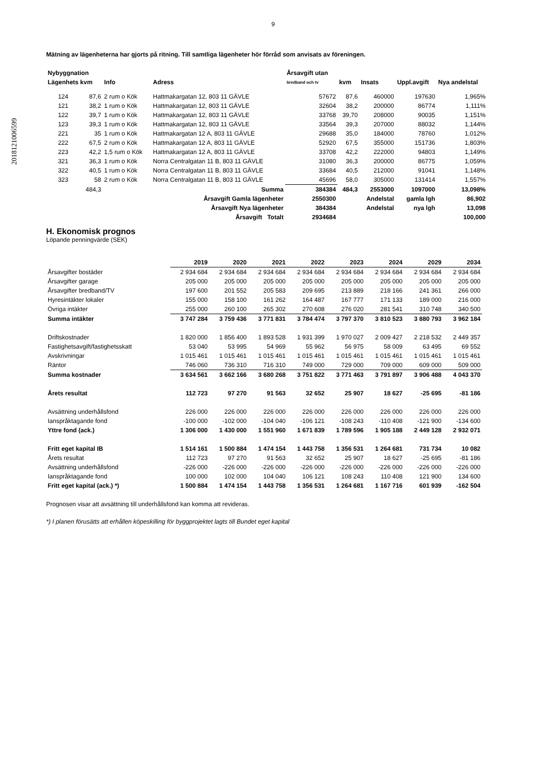9
2018121006599
Mätning av lägenheterna har gjorts på ritning. Till samtliga lägenheter hör förråd som anvisats av föreningen.
| Nybyggnation | | | | Årsavgift utan | | | | |
| --- | --- | --- | --- | --- | --- | --- | --- | --- |
| Lägenhets kvm | | Info | Adress | bredband och tv | kvm | Insats | Uppl.avgift | Nya andelstal |
| 124 | 87,6 | 2 rum o Kök | Hattmakargatan 12, 803 11 GÄVLE | 57672 | 87,6 | 460000 | 197630 | 1,965% |
| 121 | 38,2 | 1 rum o Kök | Hattmakargatan 12, 803 11 GÄVLE | 32604 | 38,2 | 200000 | 86774 | 1,111% |
| 122 | 39,7 | 1 rum o Kök | Hattmakargatan 12, 803 11 GÄVLE | 33768 | 39,70 | 208000 | 90035 | 1,151% |
| 123 | 39,3 | 1 rum o Kök | Hattmakargatan 12, 803 11 GÄVLE | 33564 | 39,3 | 207000 | 88032 | 1,144% |
| 221 | 35 | 1 rum o Kök | Hattmakargatan 12 A, 803 11 GÄVLE | 29688 | 35,0 | 184000 | 78760 | 1,012% |
| 222 | 67,5 | 2 rum o Kök | Hattmakargatan 12 A, 803 11 GÄVLE | 52920 | 67,5 | 355000 | 151736 | 1,803% |
| 223 | 42,2 | 1,5 rum o Kök | Hattmakargatan 12 A, 803 11 GÄVLE | 33708 | 42,2 | 222000 | 94803 | 1,149% |
| 321 | 36,3 | 1 rum o Kök | Norra Centralgatan 11 B, 803 11 GÄVLE | 31080 | 36,3 | 200000 | 86775 | 1,059% |
| 322 | 40,5 | 1 rum o Kök | Norra Centralgatan 11 B, 803 11 GÄVLE | 33684 | 40,5 | 212000 | 91041 | 1,148% |
| 323 | 58 | 2 rum o Kök | Norra Centralgatan 11 B, 803 11 GÄVLE | 45696 | 58,0 | 305000 | 131414 | 1,557% |
| | 484,3 | | Summa | 384384 | 484,3 | 2553000 | 1097000 | 13,098% |
| Årsavgift Gamla lägenheter | | | | 2550300 | | Andelstal | gamla lgh | 86,902 |
| Årsavgift Nya lägenheter | | | | 384384 | | Andelstal | nya lgh | 13,098 |
| Årsavgift Totalt | | | | 2934684 | | | | 100,000 |
H. Ekonomisk prognos
Löpande penningvärde (SEK)
| | 2019 | 2020 | 2021 | 2022 | 2023 | 2024 | 2029 | 2034 |
| Årsavgifter bostäder | 2 934 684 | 2 934 684 | 2 934 684 | 2 934 684 | 2 934 684 | 2 934 684 | 2 934 684 | 2 934 684 |
| Årsavgifter garage | 205 000 | 205 000 | 205 000 | 205 000 | 205 000 | 205 000 | 205 000 | 205 000 |
| Årsavgifter bredband/TV | 197 600 | 201 552 | 205 583 | 209 695 | 213 889 | 218 166 | 241 361 | 266 000 |
| Hyresintäkter lokaler | 155 000 | 158 100 | 161 262 | 164 487 | 167 777 | 171 133 | 189 000 | 216 000 |
| Övriga intäkter | 255 000 | 260 100 | 265 302 | 270 608 | 276 020 | 281 541 | 310 748 | 340 500 |
| Summa intäkter | 3 747 284 | 3 759 436 | 3 771 831 | 3 784 474 | 3 797 370 | 3 810 523 | 3 880 793 | 3 962 184 |
| Driftskostnader | 1 820 000 | 1 856 400 | 1 893 528 | 1 931 399 | 1 970 027 | 2 009 427 | 2 218 532 | 2 449 357 |
| Fastighetsavgift/fastighetsskatt | 53 040 | 53 995 | 54 969 | 55 962 | 56 975 | 58 009 | 63 495 | 69 552 |
| Avskrivningar | 1 015 461 | 1 015 461 | 1 015 461 | 1 015 461 | 1 015 461 | 1 015 461 | 1 015 461 | 1 015 461 |
| Räntor | 746 060 | 736 310 | 716 310 | 749 000 | 729 000 | 709 000 | 609 000 | 509 000 |
| Summa kostnader | 3 634 561 | 3 662 166 | 3 680 268 | 3 751 822 | 3 771 463 | 3 791 897 | 3 906 488 | 4 043 370 |
| Årets resultat | 112 723 | 97 270 | 91 563 | 32 652 | 25 907 | 18 627 | -25 695 | -81 186 |
| Avsättning underhållsfond | 226 000 | 226 000 | 226 000 | 226 000 | 226 000 | 226 000 | 226 000 | 226 000 |
| Ianspråktagande fond | -100 000 | -102 000 | -104 040 | -106 121 | -108 243 | -110 408 | -121 900 | -134 600 |
| Yttre fond (ack.) | 1 306 000 | 1 430 000 | 1 551 960 | 1 671 839 | 1 789 596 | 1 905 188 | 2 449 128 | 2 932 071 |
| Fritt eget kapital IB | 1 514 161 | 1 500 884 | 1 474 154 | 1 443 758 | 1 356 531 | 1 264 681 | 731 734 | 10 082 |
| Årets resultat | 112 723 | 97 270 | 91 563 | 32 652 | 25 907 | 18 627 | -25 695 | -81 186 |
| Avsättning underhållsfond | -226 000 | -226 000 | -226 000 | -226 000 | -226 000 | -226 000 | -226 000 | -226 000 |
| Ianspråktagande fond | 100 000 | 102 000 | 104 040 | 106 121 | 108 243 | 110 408 | 121 900 | 134 600 |
| Fritt eget kapital (ack.) *) | 1 500 884 | 1 474 154 | 1 443 758 | 1 356 531 | 1 264 681 | 1 167 716 | 601 939 | -162 504 |
Prognosen visar att avsättning till underhållsfond kan komma att revideras.
*) I planen förusätts att erhållen köpeskilling för byggprojektet lagts till Bundet eget kapital